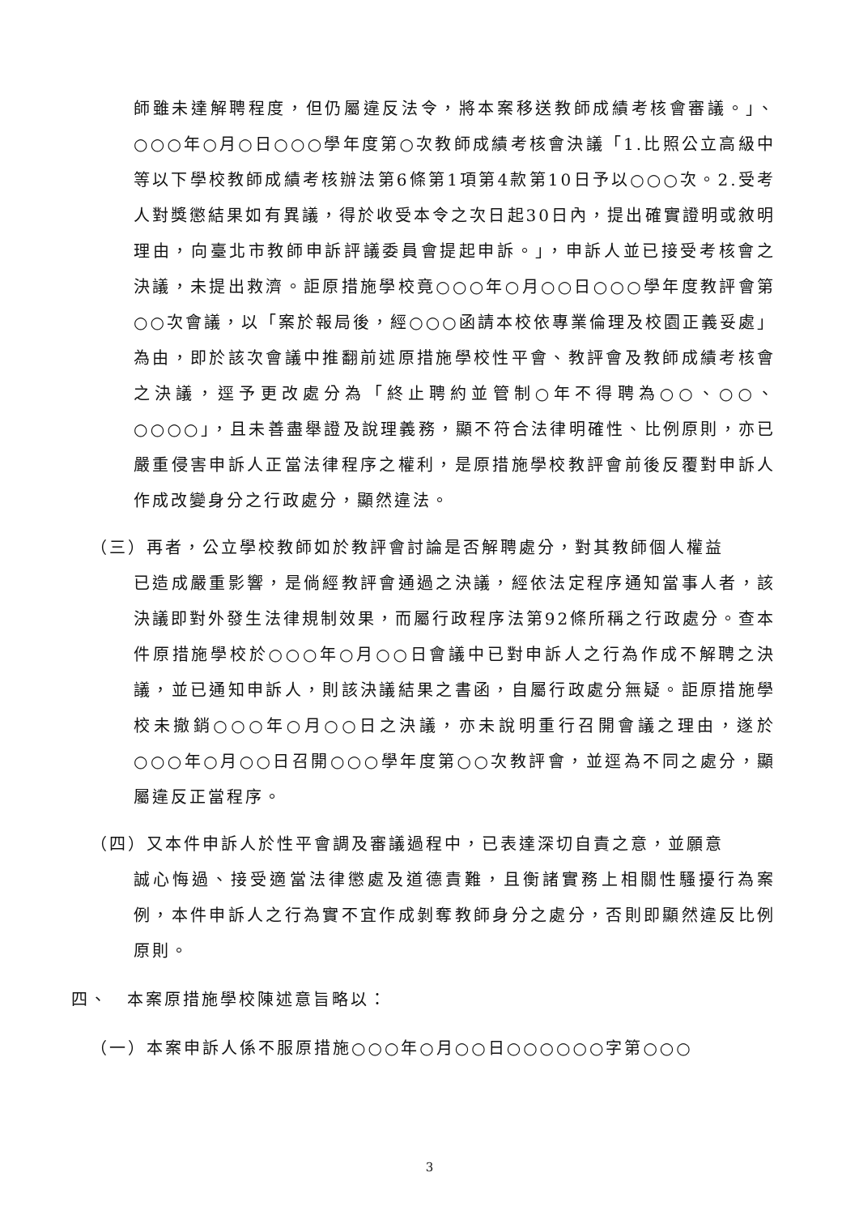師雖未達解聘程度，但仍屬違反法令，將本案移送教師成績考核會審議。」、○○○年○月○日○○○學年度第○次教師成績考核會決議「1.比照公立高級中等以下學校教師成績考核辦法第6條第1項第4款第10日予以○○○次。2.受考人對獎懲結果如有異議，得於收受本令之次日起30日內，提出確實證明或敘明理由，向臺北市教師申訴評議委員會提起申訴。」，申訴人並已接受考核會之決議，未提出救濟。詎原措施學校竟○○○年○月○○日○○○學年度教評會第○○次會議，以「案於報局後，經○○○函請本校依專業倫理及校園正義妥處」為由，即於該次會議中推翻前述原措施學校性平會、教評會及教師成績考核會之決議，逕予更改處分為「終止聘約並管制○年不得聘為○○、○○、○○○○」，且未善盡舉證及說理義務，顯不符合法律明確性、比例原則，亦已嚴重侵害申訴人正當法律程序之權利，是原措施學校教評會前後反覆對申訴人作成改變身分之行政處分，顯然違法。
（三）再者，公立學校教師如於教評會討論是否解聘處分，對其教師個人權益
已造成嚴重影響，是倘經教評會通過之決議，經依法定程序通知當事人者，該決議即對外發生法律規制效果，而屬行政程序法第92條所稱之行政處分。查本件原措施學校於○○○年○月○○日會議中已對申訴人之行為作成不解聘之決議，並已通知申訴人，則該決議結果之書函，自屬行政處分無疑。詎原措施學校未撤銷○○○年○月○○日之決議，亦未說明重行召開會議之理由，遂於○○○年○月○○日召開○○○學年度第○○次教評會，並逕為不同之處分，顯屬違反正當程序。
（四）又本件申訴人於性平會調及審議過程中，已表達深切自責之意，並願意
誠心悔過、接受適當法律懲處及道德責難，且衡諸實務上相關性騷擾行為案例，本件申訴人之行為實不宜作成剝奪教師身分之處分，否則即顯然違反比例原則。
四、　本案原措施學校陳述意旨略以：
（一）本案申訴人係不服原措施○○○年○月○○日○○○○○○字第○○○
3